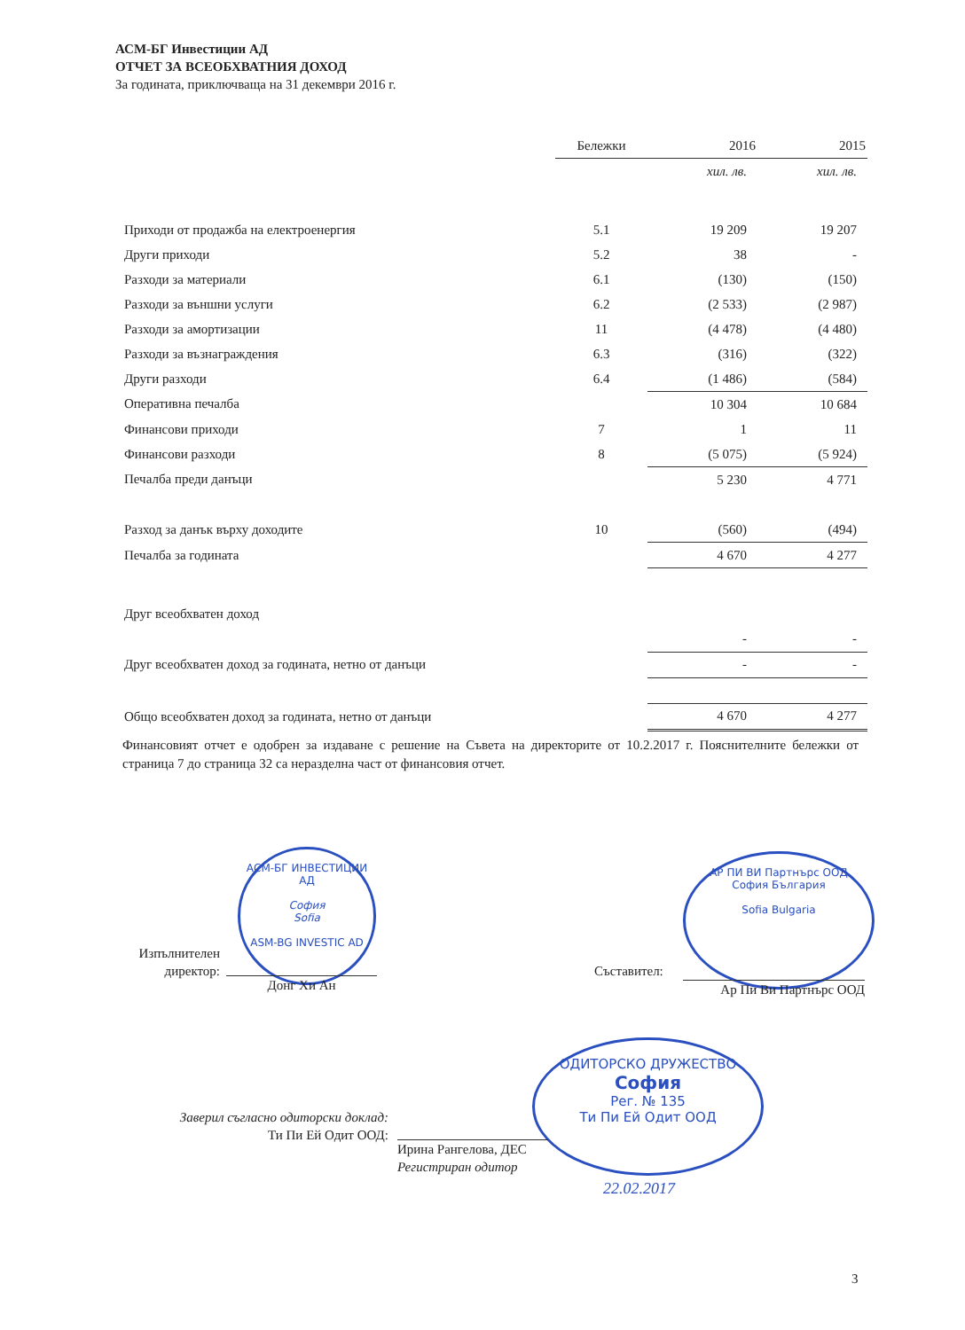АСМ-БГ Инвестиции АД
ОТЧЕТ ЗА ВСЕОБХВАТНИЯ ДОХОД
За годината, приключваща на 31 декември 2016 г.
| | Бележки | 2016 | 2015 |
| --- | --- | --- | --- |
| | | хил. лв. | хил. лв. |
| Приходи от продажба на електроенергия | 5.1 | 19 209 | 19 207 |
| Други приходи | 5.2 | 38 | - |
| Разходи за материали | 6.1 | (130) | (150) |
| Разходи за външни услуги | 6.2 | (2 533) | (2 987) |
| Разходи за амортизации | 11 | (4 478) | (4 480) |
| Разходи за възнаграждения | 6.3 | (316) | (322) |
| Други разходи | 6.4 | (1 486) | (584) |
| Оперативна печалба | | 10 304 | 10 684 |
| Финансови приходи | 7 | 1 | 11 |
| Финансови разходи | 8 | (5 075) | (5 924) |
| Печалба преди данъци | | 5 230 | 4 771 |
| Разход за данък върху доходите | 10 | (560) | (494) |
| Печалба за годината | | 4 670 | 4 277 |
| Друг всеобхватен доход | | | |
| | | - | - |
| Друг всеобхватен доход за годината, нетно от данъци | | - | - |
| Общо всеобхватен доход за годината, нетно от данъци | | 4 670 | 4 277 |
Финансовият отчет е одобрен за издаване с решение на Съвета на директорите от 10.2.2017 г. Пояснителните бележки от страница 7 до страница 32 са неразделна част от финансовия отчет.
АСМ-БГ ИНВЕСТИЦИИ АД
София
Sofia
ASM-BG INVESTIC AD
Изпълнителен
директор:
Донг Хи Ан
АР ПИ ВИ Партнърс ООД
София България
Sofia Bulgaria
Съставител:
Ар Пи Ви Партнърс ООД
ОДИТОРСКО ДРУЖЕСТВО
София
Рег. № 135
Ти Пи Ей Одит ООД
Заверил съгласно одиторски доклад:
Ти Пи Ей Одит ООД:
Ирина Рангелова, ДЕС
Регистриран одитор
22.02.2017
3